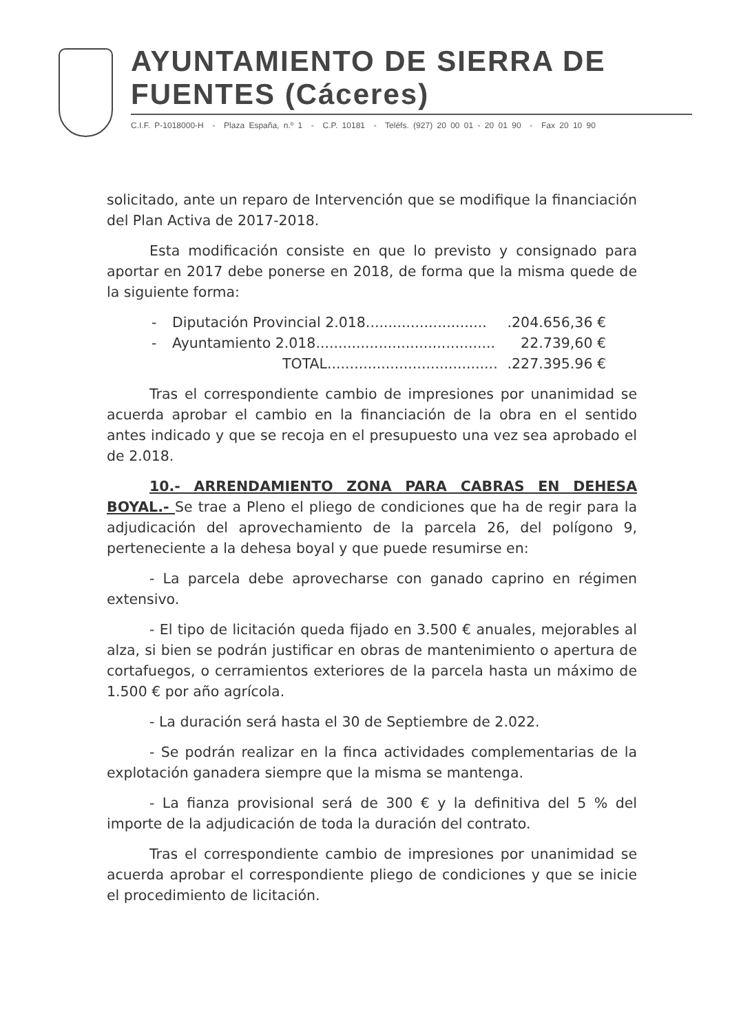AYUNTAMIENTO DE SIERRA DE FUENTES (Cáceres)
C.I.F. P-1018000-H - Plaza España, n.º 1 - C.P. 10181 - Teléfs. (927) 20 00 01 - 20 01 90 - Fax 20 10 90
solicitado, ante un reparo de Intervención que se modifique la financiación del Plan Activa de 2017-2018.
Esta modificación consiste en que lo previsto y consignado para aportar en 2017 debe ponerse en 2018, de forma que la misma quede de la siguiente forma:
- Diputación Provincial 2.018............................204.656,36 €
- Ayuntamiento 2.018........................................ 22.739,60 €
TOTAL.......................................227.395.96 €
Tras el correspondiente cambio de impresiones por unanimidad se acuerda aprobar el cambio en la financiación de la obra en el sentido antes indicado y que se recoja en el presupuesto una vez sea aprobado el de 2.018.
10.- ARRENDAMIENTO ZONA PARA CABRAS EN DEHESA BOYAL.- Se trae a Pleno el pliego de condiciones que ha de regir para la adjudicación del aprovechamiento de la parcela 26, del polígono 9, perteneciente a la dehesa boyal y que puede resumirse en:
- La parcela debe aprovecharse con ganado caprino en régimen extensivo.
- El tipo de licitación queda fijado en 3.500 € anuales, mejorables al alza, si bien se podrán justificar en obras de mantenimiento o apertura de cortafuegos, o cerramientos exteriores de la parcela hasta un máximo de 1.500 € por año agrícola.
- La duración será hasta el 30 de Septiembre de 2.022.
- Se podrán realizar en la finca actividades complementarias de la explotación ganadera siempre que la misma se mantenga.
- La fianza provisional será de 300 € y la definitiva del 5 % del importe de la adjudicación de toda la duración del contrato.
Tras el correspondiente cambio de impresiones por unanimidad se acuerda aprobar el correspondiente pliego de condiciones y que se inicie el procedimiento de licitación.